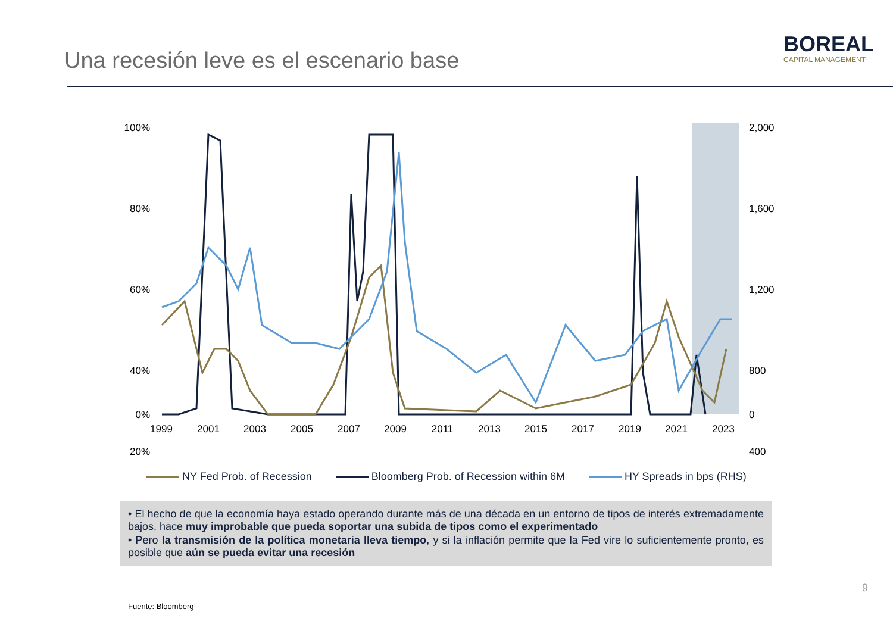Una recesión leve es el escenario base
BOREAL
CAPITAL MANAGEMENT
100%
80%
60%
40%
20%
0%
2,000
1,600
1,200
800
400
0
1999
2001
2003
2005
2007
2009
2011
2013
2015
2017
2019
2021
2023
NY Fed Prob. of Recession Bloomberg Prob. of Recession within 6M HY Spreads in bps (RHS)
• El hecho de que la economía haya estado operando durante más de una década en un entorno de tipos de interés extremadamente bajos, hace muy improbable que pueda soportar una subida de tipos como el experimentado
• Pero la transmisión de la política monetaria lleva tiempo, y si la inflación permite que la Fed vire lo suficientemente pronto, es posible que aún se pueda evitar una recesión
Fuente: Bloomberg
9